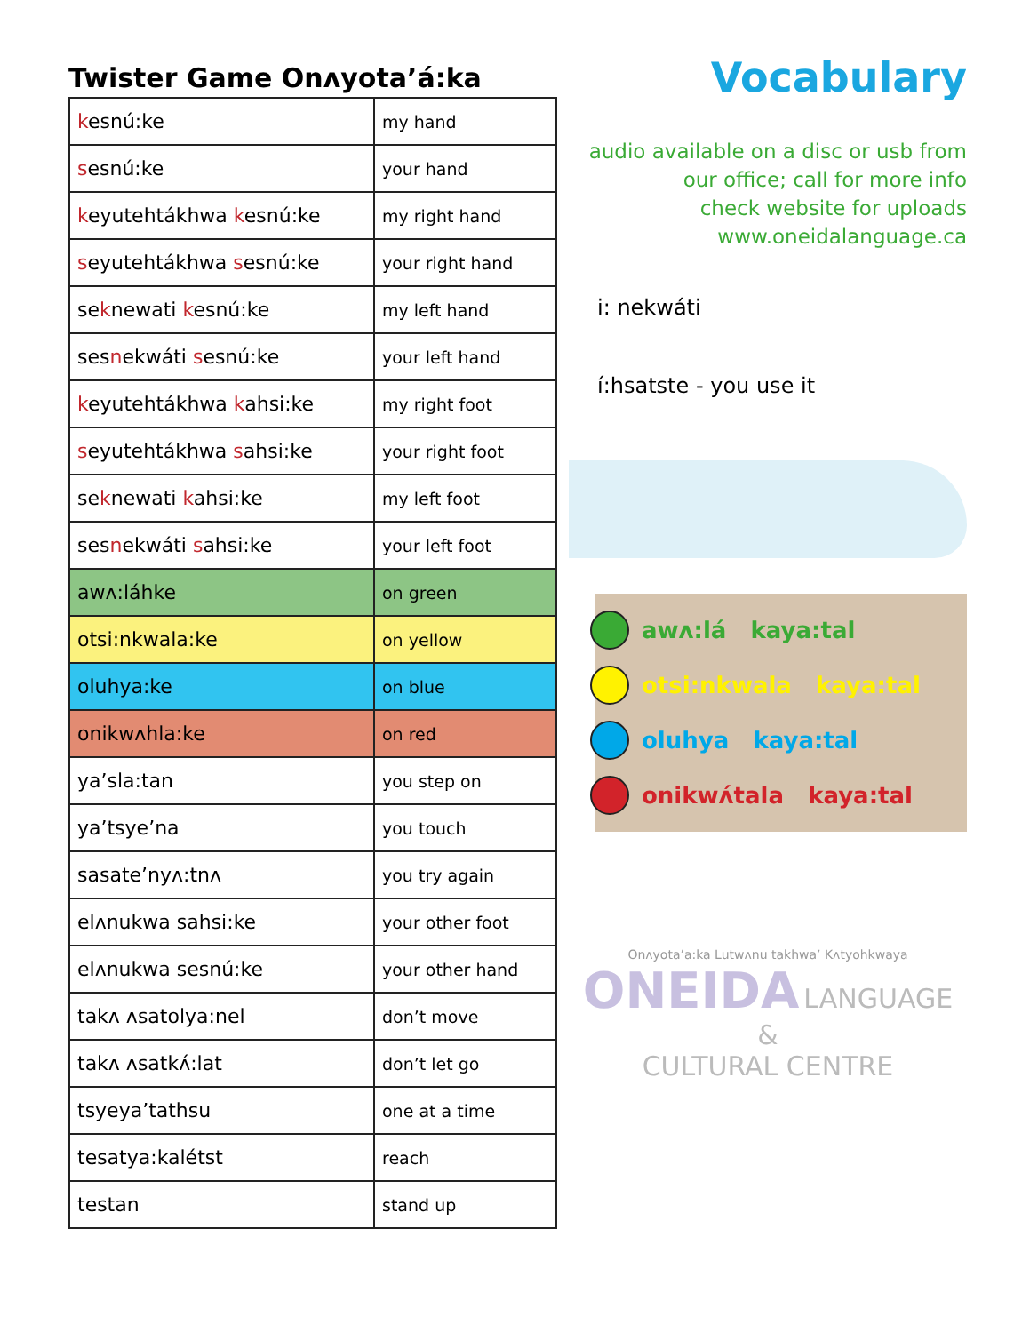Twister Game Onʌyota’á:ka
| k esnú:ke | my hand |
| s esnú:ke | your hand |
| k eyutehtákhwa k esnú:ke | my right hand |
| s eyutehtákhwa s esnú:ke | your right hand |
| se k newati k esnú:ke | my left hand |
| ses n ekwáti s esnú:ke | your left hand |
| k eyutehtákhwa k ahsi:ke | my right foot |
| s eyutehtákhwa s ahsi:ke | your right foot |
| se k newati k ahsi:ke | my left foot |
| ses n ekwáti s ahsi:ke | your left foot |
| awʌ:láhke | on green |
| otsi:nkwala:ke | on yellow |
| oluhya:ke | on blue |
| onikwʌhla:ke | on red |
| ya’sla:tan | you step on |
| ya’tsye’na | you touch |
| sasate’nyʌ:tnʌ | you try again |
| elʌnukwa sahsi:ke | your other foot |
| elʌnukwa sesnú:ke | your other hand |
| takʌ ʌsatolya:nel | don’t move |
| takʌ ʌsatkʌ́:lat | don’t let go |
| tsyeya’tathsu | one at a time |
| tesatya:kalétst | reach |
| testan | stand up |
Vocabulary
audio available on a disc or usb from
our office; call for more info
check website for uploads
www.oneidalanguage.ca
i: nekwáti
í:hsatste - you use it
awʌ:lá kaya:tal
otsi:nkwala kaya:tal
oluhya kaya:tal
onikwʌ́tala kaya:tal
Onʌyota’a:ka Lutwʌnu takhwa’ Kʌtyohkwaya
ONEIDA LANGUAGE &
CULTURAL CENTRE